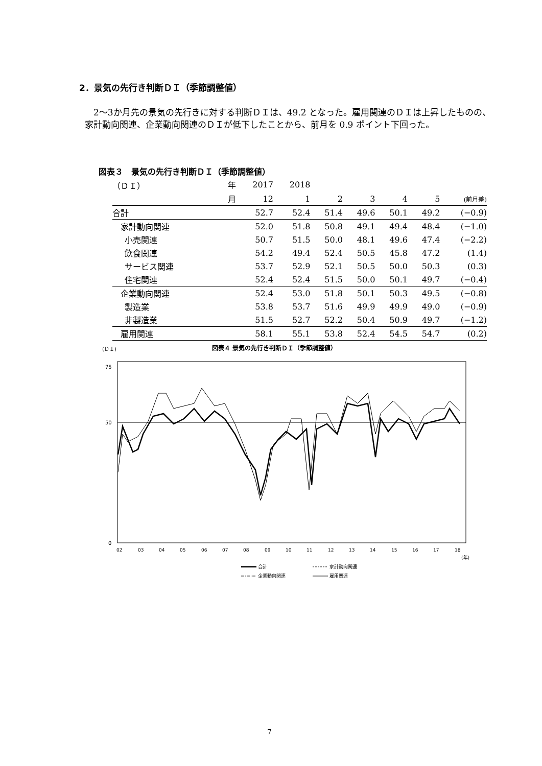2．景気の先行き判断ＤＩ（季節調整値）
2～3か月先の景気の先行きに対する判断ＤＩは、49.2 となった。雇用関連のＤＩは上昇したものの、家計動向関連、企業動向関連のＤＩが低下したことから、前月を 0.9 ポイント下回った。
図表３　景気の先行き判断ＤＩ（季節調整値）
| （ＤＩ） | 年 | 2017 | 2018 | | | | | |
| --- | --- | --- | --- | --- | --- | --- | --- | --- |
| | 月 | 12 | 1 | 2 | 3 | 4 | 5 | (前月差) |
| 合計 | | 52.7 | 52.4 | 51.4 | 49.6 | 50.1 | 49.2 | (−0.9) |
| 家計動向関連 | | 52.0 | 51.8 | 50.8 | 49.1 | 49.4 | 48.4 | (−1.0) |
| 小売関連 | | 50.7 | 51.5 | 50.0 | 48.1 | 49.6 | 47.4 | (−2.2) |
| 飲食関連 | | 54.2 | 49.4 | 52.4 | 50.5 | 45.8 | 47.2 | (1.4) |
| サービス関連 | | 53.7 | 52.9 | 52.1 | 50.5 | 50.0 | 50.3 | (0.3) |
| 住宅関連 | | 52.4 | 52.4 | 51.5 | 50.0 | 50.1 | 49.7 | (−0.4) |
| 企業動向関連 | | 52.4 | 53.0 | 51.8 | 50.1 | 50.3 | 49.5 | (−0.8) |
| 製造業 | | 53.8 | 53.7 | 51.6 | 49.9 | 49.9 | 49.0 | (−0.9) |
| 非製造業 | | 51.5 | 52.7 | 52.2 | 50.4 | 50.9 | 49.7 | (−1.2) |
| 雇用関連 | | 58.1 | 55.1 | 53.8 | 52.4 | 54.5 | 54.7 | (0.2) |
(ＤＩ)
図表４ 景気の先行き判断ＤＩ（季節調整値）
75
50
0
02
03
04
05
06
07
08
09
10
11
12
13
14
15
16
17
18
(年)
合計
家計動向関連
企業動向関連
雇用関連
7